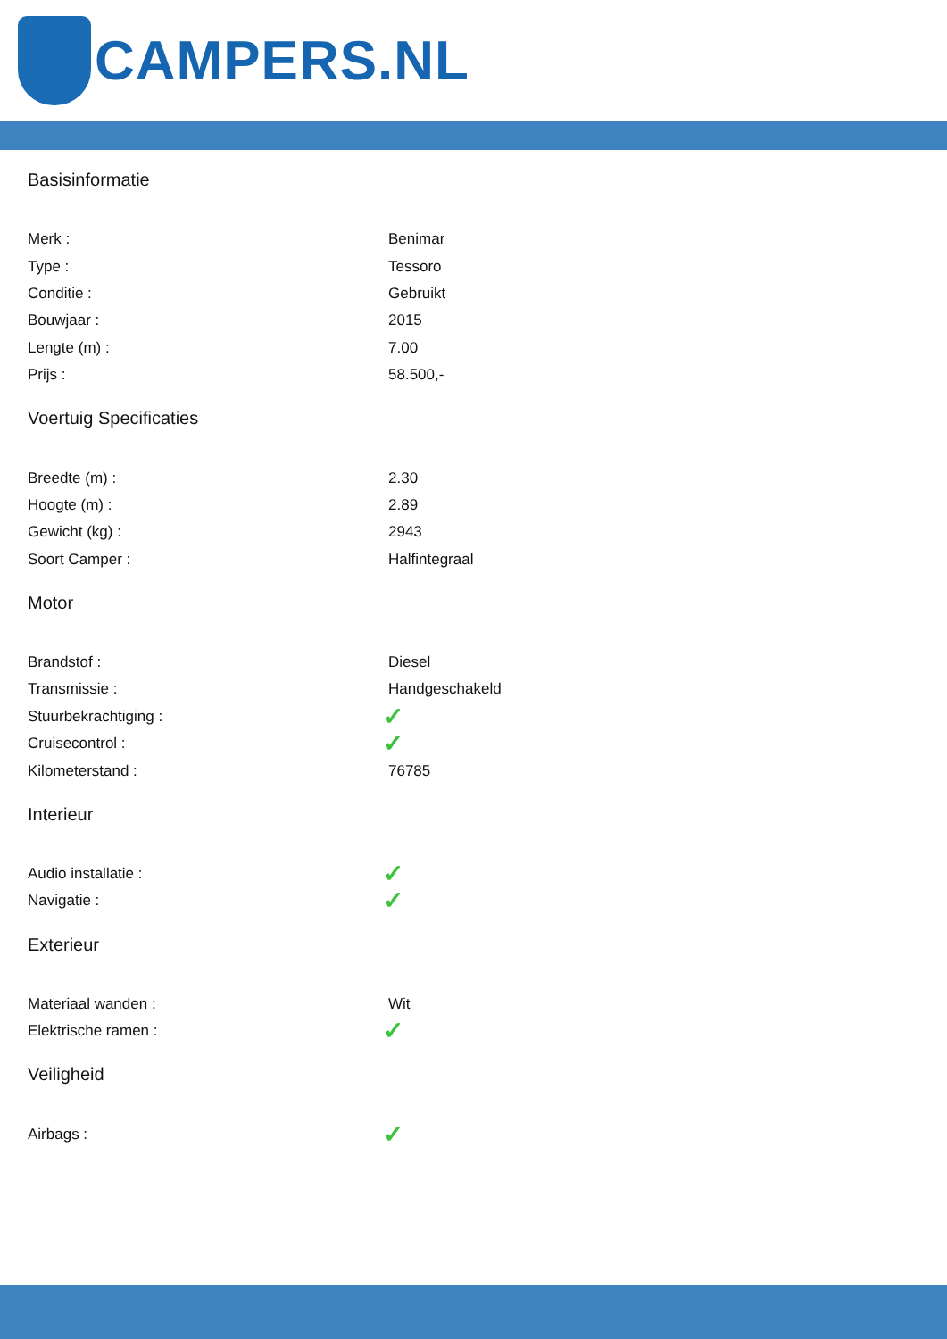CAMPERS.NL
Basisinformatie
| Merk : | Benimar |
| Type : | Tessoro |
| Conditie : | Gebruikt |
| Bouwjaar : | 2015 |
| Lengte (m) : | 7.00 |
| Prijs : | 58.500,- |
Voertuig Specificaties
| Breedte (m) : | 2.30 |
| Hoogte (m) : | 2.89 |
| Gewicht (kg) : | 2943 |
| Soort Camper : | Halfintegraal |
Motor
| Brandstof : | Diesel |
| Transmissie : | Handgeschakeld |
| Stuurbekrachtiging : | ✓ |
| Cruisecontrol : | ✓ |
| Kilometerstand : | 76785 |
Interieur
| Audio installatie : | ✓ |
| Navigatie : | ✓ |
Exterieur
| Materiaal wanden : | Wit |
| Elektrische ramen : | ✓ |
Veiligheid
| Airbags : | ✓ |